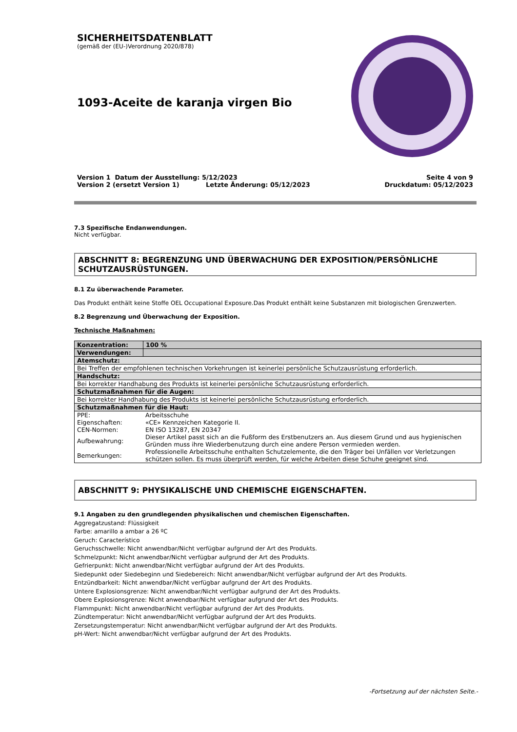SICHERHEITSDATENBLATT
(gemäß der (EU-)Verordnung 2020/878)
1093-Aceite de karanja virgen Bio
Version 1 Datum der Ausstellung: 5/12/2023 Seite 4 von 9
Version 2 (ersetzt Version 1) Letzte Änderung: 05/12/2023 Druckdatum: 05/12/2023
7.3 Spezifische Endanwendungen.
Nicht verfügbar.
ABSCHNITT 8: BEGRENZUNG UND ÜBERWACHUNG DER EXPOSITION/PERSÖNLICHE SCHUTZAUSRÜSTUNGEN.
8.1 Zu überwachende Parameter.
Das Produkt enthält keine Stoffe OEL Occupational Exposure.Das Produkt enthält keine Substanzen mit biologischen Grenzwerten.
8.2 Begrenzung und Überwachung der Exposition.
Technische Maßnahmen:
| Konzentration: | 100 % |
| Verwendungen: | |
| Atemschutz: | |
| Bei Treffen der empfohlenen technischen Vorkehrungen ist keinerlei persönliche Schutzausrüstung erforderlich. | |
| Handschutz: | |
| Bei korrekter Handhabung des Produkts ist keinerlei persönliche Schutzausrüstung erforderlich. | |
| Schutzmaßnahmen für die Augen: | |
| Bei korrekter Handhabung des Produkts ist keinerlei persönliche Schutzausrüstung erforderlich. | |
| Schutzmaßnahmen für die Haut: | |
| / PPE: / Arbeitsschuhe / / Eigenschaften: / «CE» Kennzeichen Kategorie II. / / CEN-Normen: / EN ISO 13287, EN 20347 / / Aufbewahrung: / Dieser Artikel passt sich an die Fußform des Erstbenutzers an. Aus diesem Grund und aus hygienischen Gründen muss ihre Wiederbenutzung durch eine andere Person vermieden werden. / / Bemerkungen: / Professionelle Arbeitsschuhe enthalten Schutzelemente, die den Träger bei Unfällen vor Verletzungen schützen sollen. Es muss überprüft werden, für welche Arbeiten diese Schuhe geeignet sind. / | |
ABSCHNITT 9: PHYSIKALISCHE UND CHEMISCHE EIGENSCHAFTEN.
9.1 Angaben zu den grundlegenden physikalischen und chemischen Eigenschaften.
Aggregatzustand: Flüssigkeit
Farbe: amarillo a ambar a 26 ºC
Geruch: Característico
Geruchsschwelle: Nicht anwendbar/Nicht verfügbar aufgrund der Art des Produkts.
Schmelzpunkt: Nicht anwendbar/Nicht verfügbar aufgrund der Art des Produkts.
Gefrierpunkt: Nicht anwendbar/Nicht verfügbar aufgrund der Art des Produkts.
Siedepunkt oder Siedebeginn und Siedebereich: Nicht anwendbar/Nicht verfügbar aufgrund der Art des Produkts.
Entzündbarkeit: Nicht anwendbar/Nicht verfügbar aufgrund der Art des Produkts.
Untere Explosionsgrenze: Nicht anwendbar/Nicht verfügbar aufgrund der Art des Produkts.
Obere Explosionsgrenze: Nicht anwendbar/Nicht verfügbar aufgrund der Art des Produkts.
Flammpunkt: Nicht anwendbar/Nicht verfügbar aufgrund der Art des Produkts.
Zündtemperatur: Nicht anwendbar/Nicht verfügbar aufgrund der Art des Produkts.
Zersetzungstemperatur: Nicht anwendbar/Nicht verfügbar aufgrund der Art des Produkts.
pH-Wert: Nicht anwendbar/Nicht verfügbar aufgrund der Art des Produkts.
-Fortsetzung auf der nächsten Seite.-